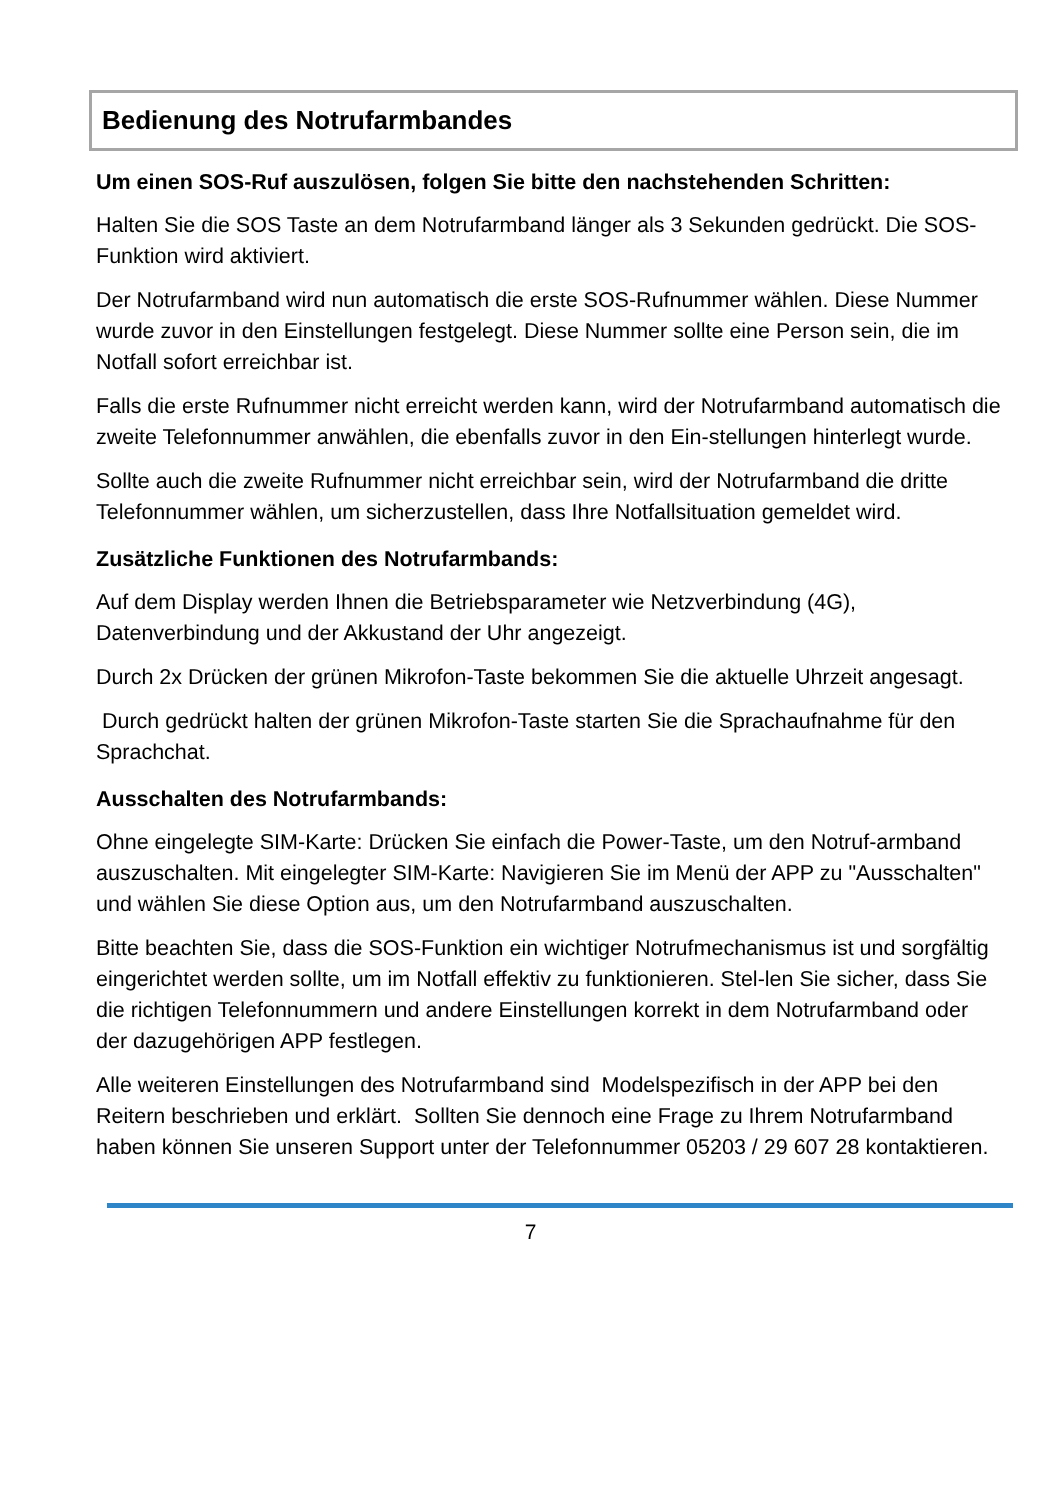Bedienung des Notrufarmbandes
Um einen SOS-Ruf auszulösen, folgen Sie bitte den nachstehenden Schritten:
Halten Sie die SOS Taste an dem Notrufarmband länger als 3 Sekunden gedrückt. Die SOS-Funktion wird aktiviert.
Der Notrufarmband wird nun automatisch die erste SOS-Rufnummer wählen. Diese Nummer wurde zuvor in den Einstellungen festgelegt. Diese Nummer sollte eine Person sein, die im Notfall sofort erreichbar ist.
Falls die erste Rufnummer nicht erreicht werden kann, wird der Notrufarmband automatisch die zweite Telefonnummer anwählen, die ebenfalls zuvor in den Ein-stellungen hinterlegt wurde.
Sollte auch die zweite Rufnummer nicht erreichbar sein, wird der Notrufarmband die dritte Telefonnummer wählen, um sicherzustellen, dass Ihre Notfallsituation gemeldet wird.
Zusätzliche Funktionen des Notrufarmbands:
Auf dem Display werden Ihnen die Betriebsparameter wie Netzverbindung (4G), Datenverbindung und der Akkustand der Uhr angezeigt.
Durch 2x Drücken der grünen Mikrofon-Taste bekommen Sie die aktuelle Uhrzeit angesagt.
Durch gedrückt halten der grünen Mikrofon-Taste starten Sie die Sprachaufnahme für den Sprachchat.
Ausschalten des Notrufarmbands:
Ohne eingelegte SIM-Karte: Drücken Sie einfach die Power-Taste, um den Notruf-armband auszuschalten. Mit eingelegter SIM-Karte: Navigieren Sie im Menü der APP zu "Ausschalten" und wählen Sie diese Option aus, um den Notrufarmband auszuschalten.
Bitte beachten Sie, dass die SOS-Funktion ein wichtiger Notrufmechanismus ist und sorgfältig eingerichtet werden sollte, um im Notfall effektiv zu funktionieren. Stel-len Sie sicher, dass Sie die richtigen Telefonnummern und andere Einstellungen korrekt in dem Notrufarmband oder der dazugehörigen APP festlegen.
Alle weiteren Einstellungen des Notrufarmband sind Modelspezifisch in der APP bei den Reitern beschrieben und erklärt. Sollten Sie dennoch eine Frage zu Ihrem Notrufarmband haben können Sie unseren Support unter der Telefonnummer 05203 / 29 607 28 kontaktieren.
7